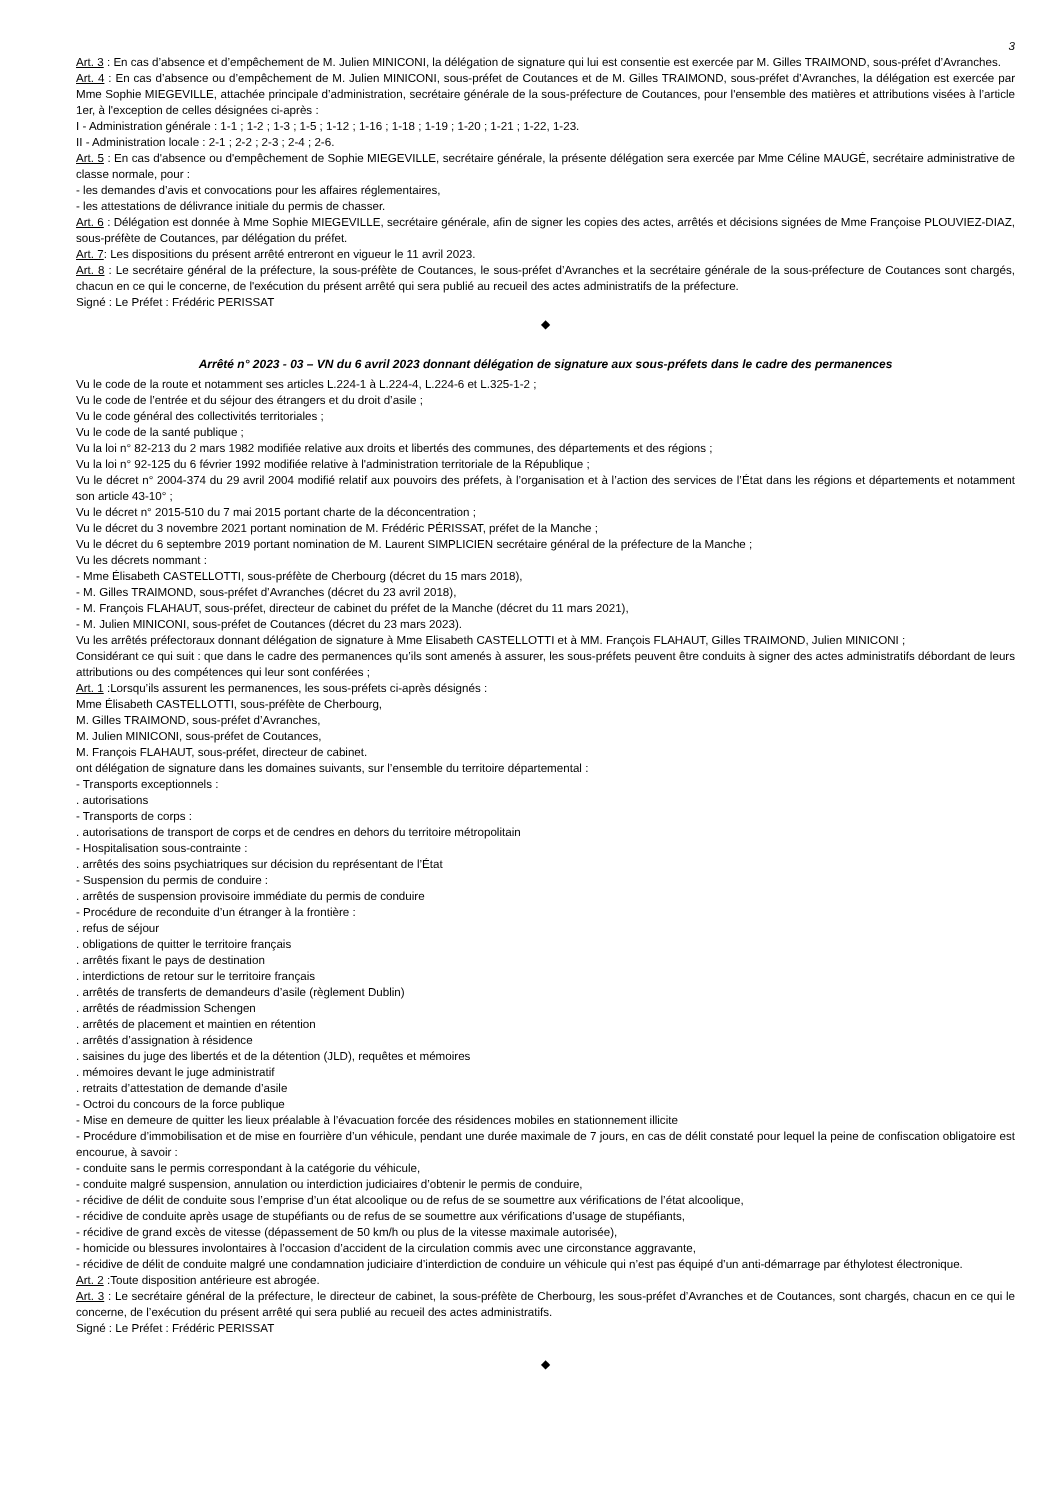3
Art. 3 : En cas d’absence et d’empêchement de M. Julien MINICONI, la délégation de signature qui lui est consentie est exercée par M. Gilles TRAIMOND, sous-préfet d’Avranches.
Art. 4 : En cas d’absence ou d’empêchement de M. Julien MINICONI, sous-préfet de Coutances et de M. Gilles TRAIMOND, sous-préfet d’Avranches, la délégation est exercée par Mme Sophie MIEGEVILLE, attachée principale d’administration, secrétaire générale de la sous-préfecture de Coutances, pour l'ensemble des matières et attributions visées à l’article 1er, à l'exception de celles désignées ci-après :
I - Administration générale : 1-1 ; 1-2 ; 1-3 ; 1-5 ; 1-12 ; 1-16 ; 1-18 ; 1-19 ; 1-20 ; 1-21 ; 1-22, 1-23.
II - Administration locale : 2-1 ; 2-2 ; 2-3 ; 2-4 ; 2-6.
Art. 5 : En cas d'absence ou d'empêchement de Sophie MIEGEVILLE, secrétaire générale, la présente délégation sera exercée par Mme Céline MAUGÉ, secrétaire administrative de classe normale, pour :
- les demandes d’avis et convocations pour les affaires réglementaires,
- les attestations de délivrance initiale du permis de chasser.
Art. 6 : Délégation est donnée à Mme Sophie MIEGEVILLE, secrétaire générale, afin de signer les copies des actes, arrêtés et décisions signées de Mme Françoise PLOUVIEZ-DIAZ, sous-préfète de Coutances, par délégation du préfet.
Art. 7: Les dispositions du présent arrêté entreront en vigueur le 11 avril 2023.
Art. 8 : Le secrétaire général de la préfecture, la sous-préfète de Coutances, le sous-préfet d’Avranches et la secrétaire générale de la sous-préfecture de Coutances sont chargés, chacun en ce qui le concerne, de l'exécution du présent arrêté qui sera publié au recueil des actes administratifs de la préfecture.
Signé : Le Préfet : Frédéric PERISSAT
◆
Arrêté n° 2023 - 03 – VN du 6 avril 2023 donnant délégation de signature aux sous-préfets dans le cadre des permanences
Vu le code de la route et notamment ses articles L.224-1 à L.224-4, L.224-6 et L.325-1-2 ;
Vu le code de l’entrée et du séjour des étrangers et du droit d’asile ;
Vu le code général des collectivités territoriales ;
Vu le code de la santé publique ;
Vu la loi n° 82-213 du 2 mars 1982 modifiée relative aux droits et libertés des communes, des départements et des régions ;
Vu la loi n° 92-125 du 6 février 1992 modifiée relative à l'administration territoriale de la République ;
Vu le décret n° 2004-374 du 29 avril 2004 modifié relatif aux pouvoirs des préfets, à l’organisation et à l’action des services de l’État dans les régions et départements et notamment son article 43-10° ;
Vu le décret n° 2015-510 du 7 mai 2015 portant charte de la déconcentration ;
Vu le décret du 3 novembre 2021 portant nomination de M. Frédéric PÉRISSAT, préfet de la Manche ;
Vu le décret du 6 septembre 2019 portant nomination de M. Laurent SIMPLICIEN secrétaire général de la préfecture de la Manche ;
Vu les décrets nommant :
- Mme Élisabeth CASTELLOTTI, sous-préfète de Cherbourg (décret du 15 mars 2018),
- M. Gilles TRAIMOND, sous-préfet d’Avranches (décret du 23 avril 2018),
- M. François FLAHAUT, sous-préfet, directeur de cabinet du préfet de la Manche (décret du 11 mars 2021),
- M. Julien MINICONI, sous-préfet de Coutances (décret du 23 mars 2023).
Vu les arrêtés préfectoraux donnant délégation de signature à Mme Elisabeth CASTELLOTTI et à MM. François FLAHAUT, Gilles TRAIMOND, Julien MINICONI ;
Considérant ce qui suit : que dans le cadre des permanences qu’ils sont amenés à assurer, les sous-préfets peuvent être conduits à signer des actes administratifs débordant de leurs attributions ou des compétences qui leur sont conférées ;
Art. 1 :Lorsqu’ils assurent les permanences, les sous-préfets ci-après désignés :
Mme Élisabeth CASTELLOTTI, sous-préfète de Cherbourg,
M. Gilles TRAIMOND, sous-préfet d’Avranches,
M. Julien MINICONI, sous-préfet de Coutances,
M. François FLAHAUT, sous-préfet, directeur de cabinet.
ont délégation de signature dans les domaines suivants, sur l’ensemble du territoire départemental :
- Transports exceptionnels :
. autorisations
- Transports de corps :
. autorisations de transport de corps et de cendres en dehors du territoire métropolitain
- Hospitalisation sous-contrainte :
. arrêtés des soins psychiatriques sur décision du représentant de l’État
- Suspension du permis de conduire :
. arrêtés de suspension provisoire immédiate du permis de conduire
- Procédure de reconduite d’un étranger à la frontière :
. refus de séjour
. obligations de quitter le territoire français
. arrêtés fixant le pays de destination
. interdictions de retour sur le territoire français
. arrêtés de transferts de demandeurs d’asile (règlement Dublin)
. arrêtés de réadmission Schengen
. arrêtés de placement et maintien en rétention
. arrêtés d’assignation à résidence
. saisines du juge des libertés et de la détention (JLD), requêtes et mémoires
. mémoires devant le juge administratif
. retraits d’attestation de demande d’asile
- Octroi du concours de la force publique
- Mise en demeure de quitter les lieux préalable à l’évacuation forcée des résidences mobiles en stationnement illicite
- Procédure d’immobilisation et de mise en fourrière d’un véhicule, pendant une durée maximale de 7 jours, en cas de délit constaté pour lequel la peine de confiscation obligatoire est encourue, à savoir :
- conduite sans le permis correspondant à la catégorie du véhicule,
- conduite malgré suspension, annulation ou interdiction judiciaires d’obtenir le permis de conduire,
- récidive de délit de conduite sous l’emprise d’un état alcoolique ou de refus de se soumettre aux vérifications de l’état alcoolique,
- récidive de conduite après usage de stupéfiants ou de refus de se soumettre aux vérifications d’usage de stupéfiants,
- récidive de grand excès de vitesse (dépassement de 50 km/h ou plus de la vitesse maximale autorisée),
- homicide ou blessures involontaires à l’occasion d’accident de la circulation commis avec une circonstance aggravante,
- récidive de délit de conduite malgré une condamnation judiciaire d’interdiction de conduire un véhicule qui n’est pas équipé d’un anti-démarrage par éthylotest électronique.
Art. 2 :Toute disposition antérieure est abrogée.
Art. 3 : Le secrétaire général de la préfecture, le directeur de cabinet, la sous-préfète de Cherbourg, les sous-préfet d’Avranches et de Coutances, sont chargés, chacun en ce qui le concerne, de l’exécution du présent arrêté qui sera publié au recueil des actes administratifs.
Signé : Le Préfet : Frédéric PERISSAT
◆